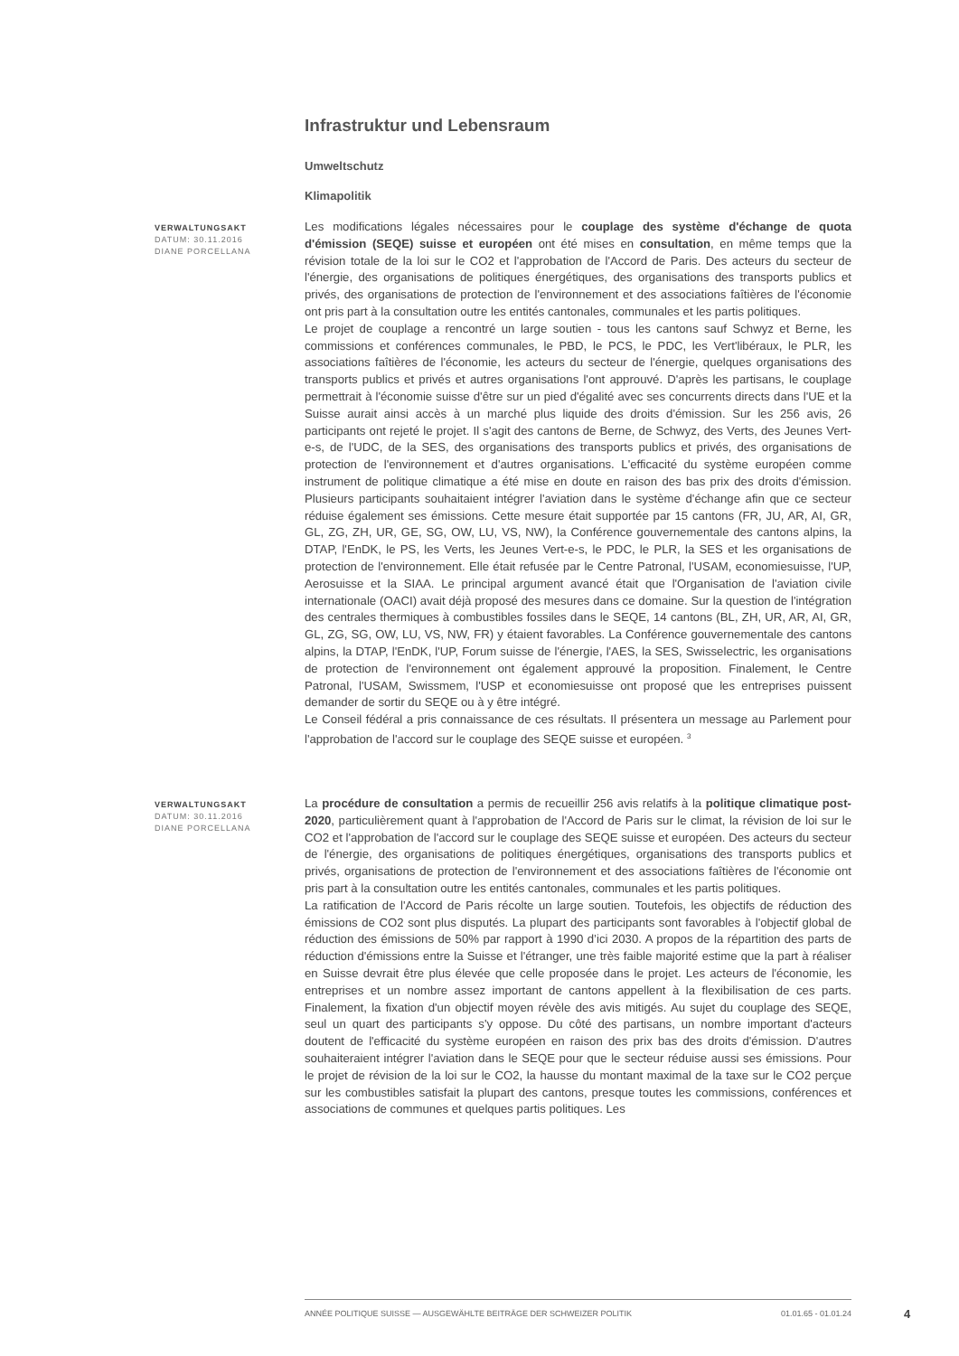Infrastruktur und Lebensraum
Umweltschutz
Klimapolitik
VERWALTUNGSAKT
DATUM: 30.11.2016
DIANE PORCELLANA
Les modifications légales nécessaires pour le couplage des système d'échange de quota d'émission (SEQE) suisse et européen ont été mises en consultation, en même temps que la révision totale de la loi sur le CO2 et l'approbation de l'Accord de Paris. Des acteurs du secteur de l'énergie, des organisations de politiques énergétiques, des organisations des transports publics et privés, des organisations de protection de l'environnement et des associations faîtières de l'économie ont pris part à la consultation outre les entités cantonales, communales et les partis politiques.
Le projet de couplage a rencontré un large soutien - tous les cantons sauf Schwyz et Berne, les commissions et conférences communales, le PBD, le PCS, le PDC, les Vert'libéraux, le PLR, les associations faîtières de l'économie, les acteurs du secteur de l'énergie, quelques organisations des transports publics et privés et autres organisations l'ont approuvé. D'après les partisans, le couplage permettrait à l'économie suisse d'être sur un pied d'égalité avec ses concurrents directs dans l'UE et la Suisse aurait ainsi accès à un marché plus liquide des droits d'émission. Sur les 256 avis, 26 participants ont rejeté le projet. Il s'agit des cantons de Berne, de Schwyz, des Verts, des Jeunes Vert-e-s, de l'UDC, de la SES, des organisations des transports publics et privés, des organisations de protection de l'environnement et d'autres organisations. L'efficacité du système européen comme instrument de politique climatique a été mise en doute en raison des bas prix des droits d'émission. Plusieurs participants souhaitaient intégrer l'aviation dans le système d'échange afin que ce secteur réduise également ses émissions. Cette mesure était supportée par 15 cantons (FR, JU, AR, AI, GR, GL, ZG, ZH, UR, GE, SG, OW, LU, VS, NW), la Conférence gouvernementale des cantons alpins, la DTAP, l'EnDK, le PS, les Verts, les Jeunes Vert-e-s, le PDC, le PLR, la SES et les organisations de protection de l'environnement. Elle était refusée par le Centre Patronal, l'USAM, economiesuisse, l'UP, Aerosuisse et la SIAA. Le principal argument avancé était que l'Organisation de l'aviation civile internationale (OACI) avait déjà proposé des mesures dans ce domaine. Sur la question de l'intégration des centrales thermiques à combustibles fossiles dans le SEQE, 14 cantons (BL, ZH, UR, AR, AI, GR, GL, ZG, SG, OW, LU, VS, NW, FR) y étaient favorables. La Conférence gouvernementale des cantons alpins, la DTAP, l'EnDK, l'UP, Forum suisse de l'énergie, l'AES, la SES, Swisselectric, les organisations de protection de l'environnement ont également approuvé la proposition. Finalement, le Centre Patronal, l'USAM, Swissmem, l'USP et economiesuisse ont proposé que les entreprises puissent demander de sortir du SEQE ou à y être intégré.
Le Conseil fédéral a pris connaissance de ces résultats. Il présentera un message au Parlement pour l'approbation de l'accord sur le couplage des SEQE suisse et européen. <sup>3</sup>
VERWALTUNGSAKT
DATUM: 30.11.2016
DIANE PORCELLANA
La procédure de consultation a permis de recueillir 256 avis relatifs à la politique climatique post-2020, particulièrement quant à l'approbation de l'Accord de Paris sur le climat, la révision de loi sur le CO2 et l'approbation de l'accord sur le couplage des SEQE suisse et européen. Des acteurs du secteur de l'énergie, des organisations de politiques énergétiques, organisations des transports publics et privés, organisations de protection de l'environnement et des associations faîtières de l'économie ont pris part à la consultation outre les entités cantonales, communales et les partis politiques.
La ratification de l'Accord de Paris récolte un large soutien. Toutefois, les objectifs de réduction des émissions de CO2 sont plus disputés. La plupart des participants sont favorables à l'objectif global de réduction des émissions de 50% par rapport à 1990 d’ici 2030. A propos de la répartition des parts de réduction d'émissions entre la Suisse et l'étranger, une très faible majorité estime que la part à réaliser en Suisse devrait être plus élevée que celle proposée dans le projet. Les acteurs de l'économie, les entreprises et un nombre assez important de cantons appellent à la flexibilisation de ces parts. Finalement, la fixation d'un objectif moyen révèle des avis mitigés. Au sujet du couplage des SEQE, seul un quart des participants s'y oppose. Du côté des partisans, un nombre important d'acteurs doutent de l'efficacité du système européen en raison des prix bas des droits d'émission. D'autres souhaiteraient intégrer l'aviation dans le SEQE pour que le secteur réduise aussi ses émissions. Pour le projet de révision de la loi sur le CO2, la hausse du montant maximal de la taxe sur le CO2 perçue sur les combustibles satisfait la plupart des cantons, presque toutes les commissions, conférences et associations de communes et quelques partis politiques. Les
ANNÉE POLITIQUE SUISSE — AUSGEWÄHLTE BEITRÄGE DER SCHWEIZER POLITIK 01.01.65 - 01.01.24
4